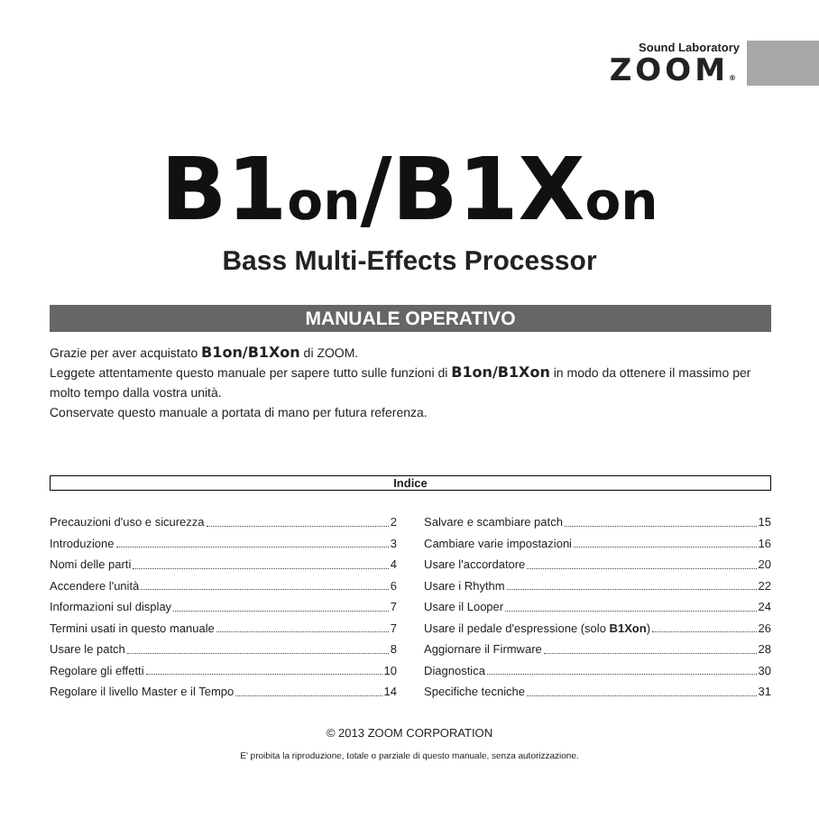Sound Laboratory
ZOOM®
B1on/B1Xon
Bass Multi-Effects Processor
MANUALE OPERATIVO
Grazie per aver acquistato B1on/B1Xon di ZOOM.
Leggete attentamente questo manuale per sapere tutto sulle funzioni di B1on/B1Xon in modo da ottenere il massimo per molto tempo dalla vostra unità.
Conservate questo manuale a portata di mano per futura referenza.
Indice
Precauzioni d'uso e sicurezza 2
Introduzione 3
Nomi delle parti 4
Accendere l'unità 6
Informazioni sul display 7
Termini usati in questo manuale 7
Usare le patch 8
Regolare gli effetti 10
Regolare il livello Master e il Tempo 14
Salvare e scambiare patch 15
Cambiare varie impostazioni 16
Usare l'accordatore 20
Usare i Rhythm 22
Usare il Looper 24
Usare il pedale d'espressione (solo B1Xon) 26
Aggiornare il Firmware 28
Diagnostica 30
Specifiche tecniche 31
© 2013 ZOOM CORPORATION
E' proibita la riproduzione, totale o parziale di questo manuale, senza autorizzazione.